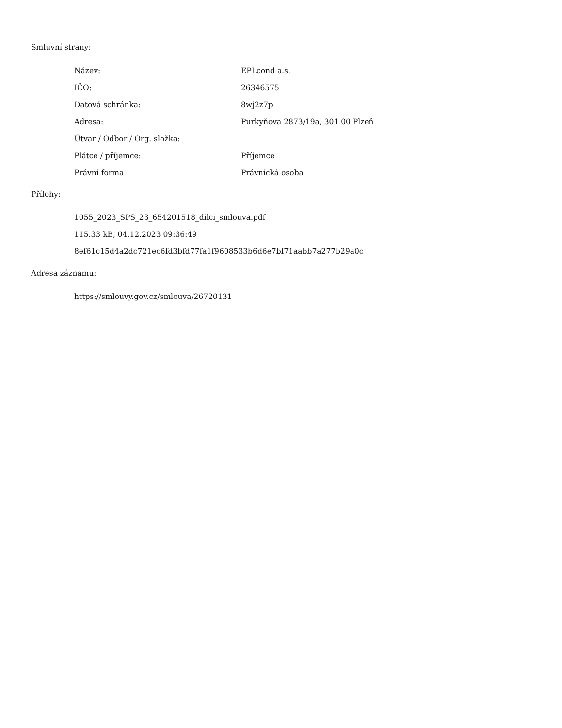Smluvní strany:
| Název: | EPLcond a.s. |
| IČO: | 26346575 |
| Datová schránka: | 8wj2z7p |
| Adresa: | Purkyňova 2873/19a, 301 00 Plzeň |
| Útvar / Odbor / Org. složka: | |
| Plátce / příjemce: | Příjemce |
| Právní forma | Právnická osoba |
Přílohy:
1055_2023_SPS_23_654201518_dilci_smlouva.pdf
115.33 kB, 04.12.2023 09:36:49
8ef61c15d4a2dc721ec6fd3bfd77fa1f9608533b6d6e7bf71aabb7a277b29a0c
Adresa záznamu:
https://smlouvy.gov.cz/smlouva/26720131